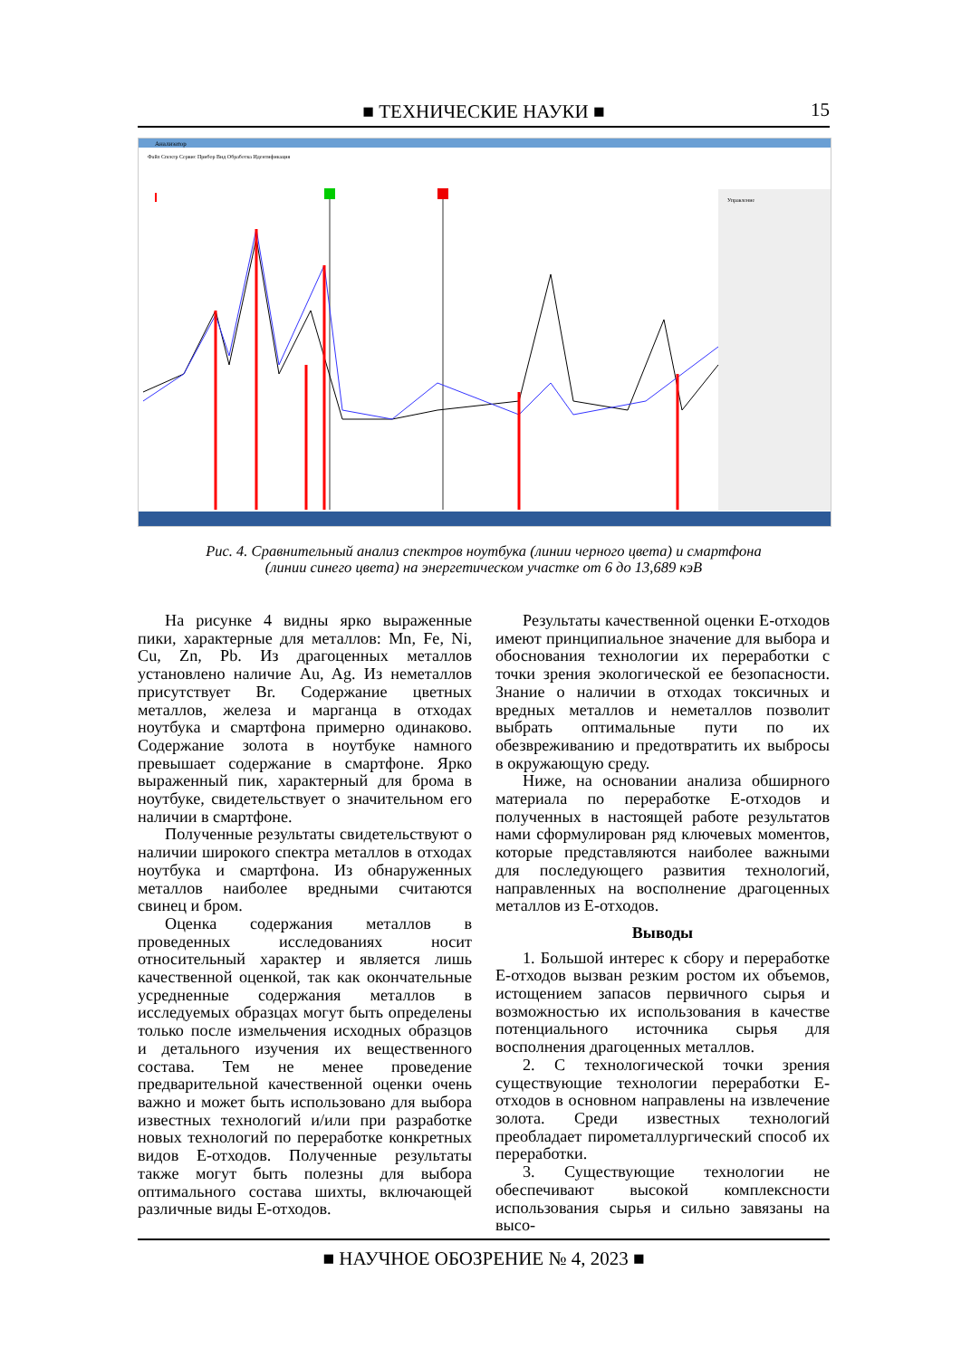■ ТЕХНИЧЕСКИЕ НАУКИ ■
15
Анализатор
Файл Спектр Сервис Прибор Вид Обработка Идентификация
Управление
Рис. 4. Сравнительный анализ спектров ноутбука (линии черного цвета) и смартфона
(линии синего цвета) на энергетическом участке от 6 до 13,689 кэВ
На рисунке 4 видны ярко выраженные пики, характерные для металлов: Mn, Fe, Ni, Cu, Zn, Pb. Из драгоценных металлов установлено наличие Au, Ag. Из неметаллов присутствует Br. Содержание цветных металлов, железа и марганца в отходах ноутбука и смартфона примерно одинаково. Содержание золота в ноутбуке намного превышает содержание в смартфоне. Ярко выраженный пик, характерный для брома в ноутбуке, свидетельствует о значительном его наличии в смартфоне.
Полученные результаты свидетельствуют о наличии широкого спектра металлов в отходах ноутбука и смартфона. Из обнаруженных металлов наиболее вредными считаются свинец и бром.
Оценка содержания металлов в проведенных исследованиях носит относительный характер и является лишь качественной оценкой, так как окончательные усредненные содержания металлов в исследуемых образцах могут быть определены только после измельчения исходных образцов и детального изучения их вещественного состава. Тем не менее проведение предварительной качественной оценки очень важно и может быть использовано для выбора известных технологий и/или при разработке новых технологий по переработке конкретных видов Е-отходов. Полученные результаты также могут быть полезны для выбора оптимального состава шихты, включающей различные виды Е-отходов.
Результаты качественной оценки Е-отходов имеют принципиальное значение для выбора и обоснования технологии их переработки с точки зрения экологической ее безопасности. Знание о наличии в отходах токсичных и вредных металлов и неметаллов позволит выбрать оптимальные пути по их обезвреживанию и предотвратить их выбросы в окружающую среду.
Ниже, на основании анализа обширного материала по переработке Е-отходов и полученных в настоящей работе результатов нами сформулирован ряд ключевых моментов, которые представляются наиболее важными для последующего развития технологий, направленных на восполнение драгоценных металлов из Е-отходов.
Выводы
1. Большой интерес к сбору и переработке Е-отходов вызван резким ростом их объемов, истощением запасов первичного сырья и возможностью их использования в качестве потенциального источника сырья для восполнения драгоценных металлов.
2. С технологической точки зрения существующие технологии переработки Е-отходов в основном направлены на извлечение золота. Среди известных технологий преобладает пирометаллургический способ их переработки.
3. Существующие технологии не обеспечивают высокой комплексности использования сырья и сильно завязаны на высо-
■ НАУЧНОЕ ОБОЗРЕНИЕ № 4, 2023 ■